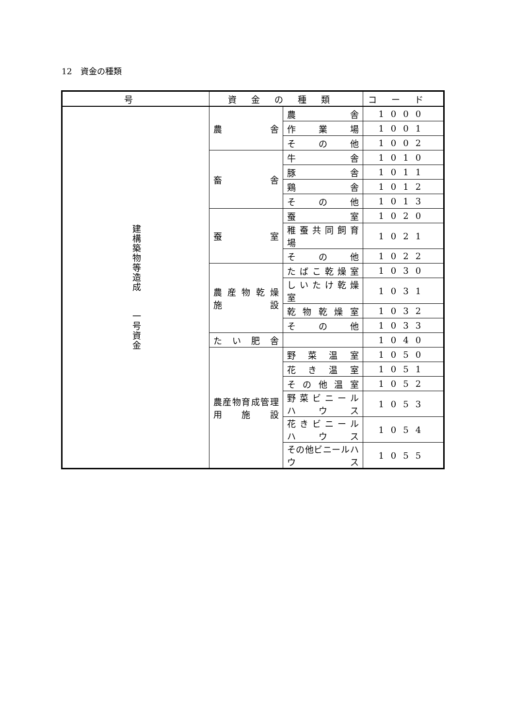12　資金の種類
| 号 | 資金の種類 | | コード |
| --- | --- | --- | --- |
| 建構築物等造成 一号資金 | 農 舎 | 農 舎 | 1000 |
| | | 作 業 場 | 1001 |
| | | そ の 他 | 1002 |
| | 畜 舎 | 牛 舎 | 1010 |
| | | 豚 舎 | 1011 |
| | | 鶏 舎 | 1012 |
| | | そ の 他 | 1013 |
| | 蚕 室 | 蚕 室 | 1020 |
| | | 稚 蚕 共 同 飼 育 場 | 1021 |
| | | そ の 他 | 1022 |
| | 農 産 物 乾 燥 施 設 | た ば こ 乾 燥 室 | 1030 |
| | | し い た け 乾 燥 室 | 1031 |
| | | 乾 物 乾 燥 室 | 1032 |
| | | そ の 他 | 1033 |
| | た い 肥 舎 | | 1040 |
| | 農産物育成管理用施設 | 野 菜 温 室 | 1050 |
| | | 花 き 温 室 | 1051 |
| | | そ の 他 温 室 | 1052 |
| | | 野 菜 ビ ニ ー ル ハ ウ ス | 1053 |
| | | 花 き ビ ニ ー ル ハ ウ ス | 1054 |
| | | その他ビニールハウス | 1055 |